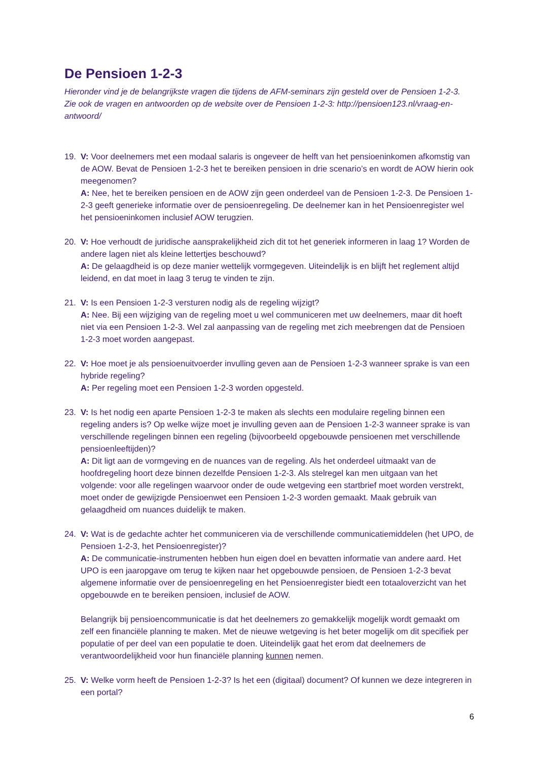De Pensioen 1-2-3
Hieronder vind je de belangrijkste vragen die tijdens de AFM-seminars zijn gesteld over de Pensioen 1-2-3. Zie ook de vragen en antwoorden op de website over de Pensioen 1-2-3: http://pensioen123.nl/vraag-en-antwoord/
19. V: Voor deelnemers met een modaal salaris is ongeveer de helft van het pensioeninkomen afkomstig van de AOW. Bevat de Pensioen 1-2-3 het te bereiken pensioen in drie scenario’s en wordt de AOW hierin ook meegenomen?
A: Nee, het te bereiken pensioen en de AOW zijn geen onderdeel van de Pensioen 1-2-3. De Pensioen 1-2-3 geeft generieke informatie over de pensioenregeling. De deelnemer kan in het Pensioenregister wel het pensioeninkomen inclusief AOW terugzien.
20. V: Hoe verhoudt de juridische aansprakelijkheid zich dit tot het generiek informeren in laag 1? Worden de andere lagen niet als kleine lettertjes beschouwd?
A: De gelaagdheid is op deze manier wettelijk vormgegeven. Uiteindelijk is en blijft het reglement altijd leidend, en dat moet in laag 3 terug te vinden te zijn.
21. V: Is een Pensioen 1-2-3 versturen nodig als de regeling wijzigt?
A: Nee. Bij een wijziging van de regeling moet u wel communiceren met uw deelnemers, maar dit hoeft niet via een Pensioen 1-2-3. Wel zal aanpassing van de regeling met zich meebrengen dat de Pensioen 1-2-3 moet worden aangepast.
22. V: Hoe moet je als pensioenuitvoerder invulling geven aan de Pensioen 1-2-3 wanneer sprake is van een hybride regeling?
A: Per regeling moet een Pensioen 1-2-3 worden opgesteld.
23. V: Is het nodig een aparte Pensioen 1-2-3 te maken als slechts een modulaire regeling binnen een regeling anders is? Op welke wijze moet je invulling geven aan de Pensioen 1-2-3 wanneer sprake is van verschillende regelingen binnen een regeling (bijvoorbeeld opgebouwde pensioenen met verschillende pensioenleeftijden)?
A: Dit ligt aan de vormgeving en de nuances van de regeling. Als het onderdeel uitmaakt van de hoofdregeling hoort deze binnen dezelfde Pensioen 1-2-3. Als stelregel kan men uitgaan van het volgende: voor alle regelingen waarvoor onder de oude wetgeving een startbrief moet worden verstrekt, moet onder de gewijzigde Pensioenwet een Pensioen 1-2-3 worden gemaakt. Maak gebruik van gelaagdheid om nuances duidelijk te maken.
24. V: Wat is de gedachte achter het communiceren via de verschillende communicatiemiddelen (het UPO, de Pensioen 1-2-3, het Pensioenregister)?
A: De communicatie-instrumenten hebben hun eigen doel en bevatten informatie van andere aard. Het UPO is een jaaropgave om terug te kijken naar het opgebouwde pensioen, de Pensioen 1-2-3 bevat algemene informatie over de pensioenregeling en het Pensioenregister biedt een totaaloverzicht van het opgebouwde en te bereiken pensioen, inclusief de AOW.
Belangrijk bij pensioencommunicatie is dat het deelnemers zo gemakkelijk mogelijk wordt gemaakt om zelf een financiële planning te maken. Met de nieuwe wetgeving is het beter mogelijk om dit specifiek per populatie of per deel van een populatie te doen. Uiteindelijk gaat het erom dat deelnemers de verantwoordelijkheid voor hun financiële planning kunnen nemen.
25. V: Welke vorm heeft de Pensioen 1-2-3? Is het een (digitaal) document? Of kunnen we deze integreren in een portal?
6